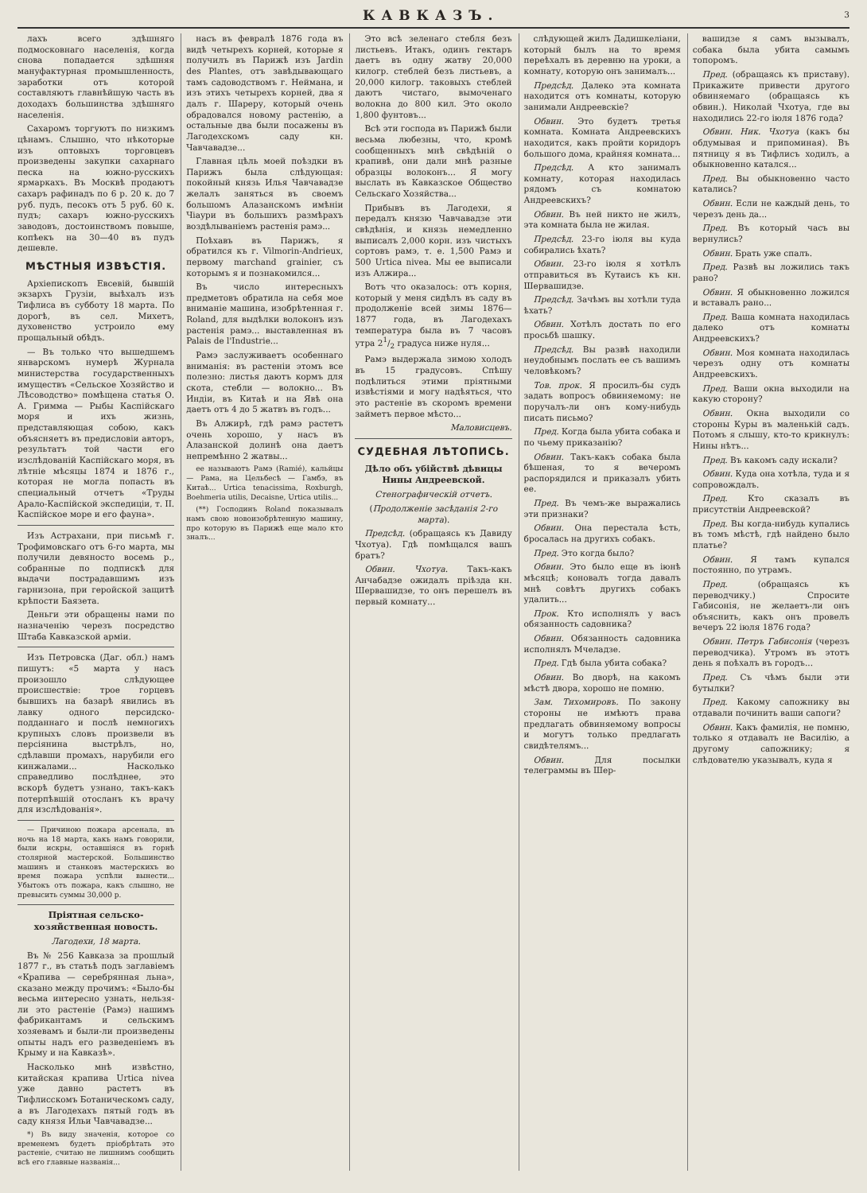КАВКАЗЪ.
3
лахъ всего здѣшняго подмосковнаго населенія, когда снова попадается здѣшняя мануфактурная промышленность, заработки отъ которой составляютъ главнѣйшую часть въ доходахъ большинства здѣшняго населенія.
Сахаромъ торгуютъ по низкимъ цѣнамъ. Слышно, что нѣкоторые изъ оптовыхъ торговцевъ произведены закупки сахарнаго песка на южно-русскихъ ярмаркахъ. Въ Москвѣ продаютъ сахаръ рафинадъ по 6 р. 20 к. до 7 руб. пудъ, песокъ отъ 5 руб. 60 к. пудъ; сахаръ южно-русскихъ заводовъ, достоинствомъ повыше, копѣекъ на 30—40 въ пудъ дешевле.
МѢСТНЫЯ ИЗВѢСТІЯ.
Архіепископъ Евсевій, бывшій экзархъ Грузіи, выѣхалъ изъ Тифлиса въ субботу 18 марта. По дорогѣ, въ сел. Михетъ, духовенство устроило ему прощальный обѣдъ.
— Въ только что вышедшемъ январскомъ нумерѣ Журнала министерства государственныхъ имуществъ «Сельское Хозяйство и Лѣсоводство» помѣщена статья О. А. Гримма — Рыбы Каспійскаго моря и ихъ жизнь, представляющая собою, какъ объясняетъ въ предисловіи авторъ, результатъ той части его изслѣдованій Каспійскаго моря, въ лѣтніе мѣсяцы 1874 и 1876 г., которая не могла попасть въ специальный отчетъ «Труды Арало-Каспійской экспедиціи, т. II. Каспійское море и его фауна».
Изъ Астрахани, при письмѣ г. Трофимовскаго отъ 6-го марта, мы получили девяносто восемь р., собранные по подпискѣ для выдачи пострадавшимъ изъ гарнизона, при геройской защитѣ крѣпости Баязета.
Деньги эти обращены нами по назначенію черезъ посредство Штаба Кавказской арміи.
Изъ Петровска (Даг. обл.) намъ пишутъ: «5 марта у насъ произошло слѣдующее происшествіе: трое горцевъ бывшихъ на базарѣ явились въ лавку одного персидско-подданнаго и послѣ немногихъ крупныхъ словъ произвели въ персіянина выстрѣлъ, но, сдѣлавши промахъ, нарубили его кинжалами... Насколько справедливо послѣднее, это вскорѣ будетъ узнано, такъ-какъ потерпѣвшій отосланъ къ врачу для изслѣдованія».
— Причиною пожара арсенала, въ ночь на 18 марта, какъ намъ говорили, были искры, оставшіяся въ горнѣ столярной мастерской. Большинство машинъ и станковъ мастерскихъ во время пожара успѣли вынести... Убытокъ отъ пожара, какъ слышно, не превысить суммы 30,000 р.
Пріятная сельско-хозяйственная новость.
Лагодехи, 18 марта.
Въ № 256 Кавказа за прошлый 1877 г., въ статьѣ подъ заглавіемъ «Крапива — серебрянная льна», сказано между прочимъ: «Было-бы весьма интересно узнать, нельзя-ли это растеніе (Рамэ) нашимъ фабрикантамъ и сельскимъ хозяевамъ и были-ли произведены опыты надъ его разведеніемъ въ Крыму и на Кавказѣ».
Насколько мнѣ извѣстно, китайская крапива Urtica nivea уже давно растетъ въ Тифлисскомъ Ботаническомъ саду, а въ Лагодехахъ пятый годъ въ саду князя Ильи Чавчавадзе...
*) Въ виду значенія, которое со временемъ будетъ пріобрѣтать это растеніе, считаю не лишнимъ сообщить всѣ его главные названія...
насъ въ февралѣ 1876 года въ видѣ четырехъ корней, которые я получилъ въ Парижѣ изъ Jardin des Plantes, отъ завѣдывающаго тамъ садоводствомъ г. Неймана, и изъ этихъ четырехъ корней, два я далъ г. Шареру, который очень обрадовался новому растенію, а остальные два были посажены въ Лагодехскомъ саду кн. Чавчавадзе...
Главная цѣль моей поѣздки въ Парижъ была слѣдующая: покойный князь Илья Чавчавадзе желалъ заняться въ своемъ большомъ Алазанскомъ имѣніи Чіаури въ большихъ размѣрахъ воздѣлываніемъ растенія рамэ...
Поѣхавъ въ Парижъ, я обратился къ г. Vilmorin-Andrieux, первому marchand grainier, съ которымъ я и познакомился...
Въ число интересныхъ предметовъ обратила на себя мое вниманіе машина, изобрѣтенная г. Roland, для выдѣлки волоконъ изъ растенія рамэ... выставленная въ Palais de l'Industrie...
Рамэ заслуживаетъ особеннаго вниманія: въ растеніи этомъ все полезно: листья даютъ кормъ для скота, стебли — волокно... Въ Индіи, въ Китаѣ и на Явѣ она даетъ отъ 4 до 5 жатвъ въ годъ...
Въ Алжирѣ, гдѣ рамэ растетъ очень хорошо, у насъ въ Алазанской долинѣ она даетъ непремѣнно 2 жатвы...
ее называютъ Рамэ (Ramié), кальйцы — Рама, на Цельбесѣ — Гамбэ, въ Китаѣ... Urtica tenacissima, Roxburgh, Boehmeria utilis, Decaisne, Urtica utilis...
(**) Господинъ Roland показывалъ намъ свою новоизобрѣтенную машину, про которую въ Парижѣ еще мало кто зналъ...
Это всѣ зеленаго стебля безъ листьевъ. Итакъ, одинъ гектаръ даетъ въ одну жатву 20,000 килогр. стеблей безъ листьевъ, а 20,000 килогр. таковыхъ стеблей даютъ чистаго, вымоченаго волокна до 800 кил. Это около 1,800 фунтовъ...
Всѣ эти господа въ Парижѣ были весьма любезны, что, кромѣ сообщенныхъ мнѣ свѣдѣній о крапивѣ, они дали мнѣ разные образцы волоконъ... Я могу выслать въ Кавказское Общество Сельскаго Хозяйства...
Прибывъ въ Лагодехи, я передалъ князю Чавчавадзе эти свѣдѣнія, и князь немедленно выписалъ 2,000 корн. изъ чистыхъ сортовъ рамэ, т. е. 1,500 Рамэ и 500 Urtica nivea. Мы ее выписали изъ Алжира...
Вотъ что оказалось: отъ корня, который у меня сидѣлъ въ саду въ продолженіе всей зимы 1876—1877 года, въ Лагодехахъ температура была въ 7 часовъ утра 21/2 градуса ниже нуля...
Рамэ выдержала зимою холодъ въ 15 градусовъ. Спѣшу подѣлиться этими пріятными извѣстіями и могу надѣяться, что это растеніе въ скоромъ времени займетъ первое мѣсто...
Маловисцевъ.
СУДЕБНАЯ ЛѢТОПИСЬ.
Дѣло объ убійствѣ дѣвицы Нины Андреевской.
Стенографическій отчетъ.
(Продолженіе засѣданія 2-го марта).
Предсѣд. (обращаясь къ Давиду Чхотуа). Гдѣ помѣщался вашъ братъ?
Обвин. Чхотуа. Такъ-какъ Анчабадзе ожидалъ пріѣзда кн. Шервашидзе, то онъ перешелъ въ первый комнату...
слѣдующей жилъ Дадишкеліани, который былъ на то время переѣхалъ въ деревню на уроки, а комнату, которую онъ занималъ...
Предсѣд. Далеко эта комната находится отъ комнаты, которую занимали Андреевскіе?
Обвин. Это будетъ третья комната. Комната Андреевскихъ находится, какъ пройти коридоръ большого дома, крайняя комната...
Предсѣд. А кто занималъ комнату, которая находилась рядомъ съ комнатою Андреевскихъ?
Обвин. Въ ней никто не жилъ, эта комната была не жилая.
Предсѣд. 23-го іюля вы куда собирались ѣхать?
Обвин. 23-го іюля я хотѣлъ отправиться въ Кутаисъ къ кн. Шервашидзе.
Предсѣд. Зачѣмъ вы хотѣли туда ѣхать?
Обвин. Хотѣлъ достать по его просьбѣ шашку.
Предсѣд. Вы развѣ находили неудобнымъ послать ее съ вашимъ человѣкомъ?
Тов. прок. Я просилъ-бы судъ задать вопросъ обвиняемому: не поручалъ-ли онъ кому-нибудь писать письмо?
Пред. Когда была убита собака и по чьему приказанію?
Обвин. Такъ-какъ собака была бѣшеная, то я вечеромъ распорядился и приказалъ убить ее.
Пред. Въ чемъ-же выражались эти признаки?
Обвин. Она перестала ѣсть, бросалась на другихъ собакъ.
Пред. Это когда было?
Обвин. Это было еще въ іюнѣ мѣсяцѣ; коновалъ тогда давалъ мнѣ совѣтъ другихъ собакъ удалить...
Прок. Кто исполнялъ у васъ обязанность садовника?
Обвин. Обязанность садовника исполнялъ Мчеладзе.
Пред. Гдѣ была убита собака?
Обвин. Во дворѣ, на какомъ мѣстѣ двора, хорошо не помню.
Зам. Тихомировъ. По закону стороны не имѣютъ права предлагать обвиняемому вопросы и могутъ только предлагать свидѣтелямъ...
Обвин. Для посылки телеграммы въ Шер-
вашидзе я самъ вызывалъ, собака была убита самымъ топоромъ.
Пред. (обращаясь къ приставу). Прикажите привести другого обвиняемаго (обращаясь къ обвин.). Николай Чхотуа, где вы находились 22-го іюля 1876 года?
Обвин. Ник. Чхотуа (какъ бы обдумывая и припоминая). Въ пятницу я въ Тифлисъ ходилъ, а обыкновенно катался...
Пред. Вы обыкновенно часто катались?
Обвин. Если не каждый день, то черезъ день да...
Пред. Въ который часъ вы вернулись?
Обвин. Брать уже спалъ.
Пред. Развѣ вы ложились такъ рано?
Обвин. Я обыкновенно ложился и вставалъ рано...
Пред. Ваша комната находилась далеко отъ комнаты Андреевскихъ?
Обвин. Моя комната находилась черезъ одну отъ комнаты Андреевскихъ.
Пред. Ваши окна выходили на какую сторону?
Обвин. Окна выходили со стороны Куры въ маленькій садъ. Потомъ я слышу, кто-то крикнулъ: Нины нѣтъ...
Пред. Въ какомъ саду искали?
Обвин. Куда она хотѣла, туда и я сопровождалъ.
Пред. Кто сказалъ въ присутствіи Андреевской?
Пред. Вы когда-нибудь купались въ томъ мѣстѣ, гдѣ найдено было платье?
Обвин. Я тамъ купался постоянно, по утрамъ.
Пред. (обращаясь къ переводчику.) Спросите Габисонія, не желаетъ-ли онъ объяснить, какъ онъ провелъ вечеръ 22 іюля 1876 года?
Обвин. Петръ Габисонія (черезъ переводчика). Утромъ въ этотъ день я поѣхалъ въ городъ...
Пред. Съ чѣмъ были эти бутылки?
Пред. Какому сапожнику вы отдавали починить ваши сапоги?
Обвин. Какъ фамилія, не помню, только я отдавалъ не Василію, а другому сапожнику; я слѣдователю указывалъ, куда я